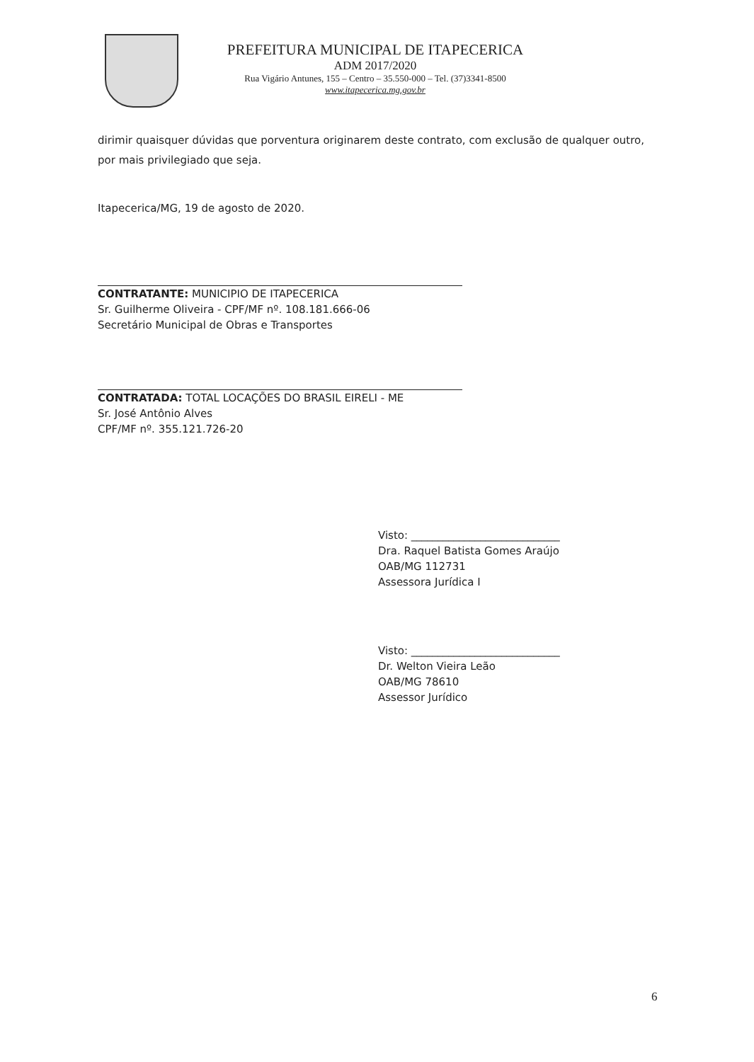PREFEITURA MUNICIPAL DE ITAPECERICA
ADM 2017/2020
Rua Vigário Antunes, 155 – Centro – 35.550-000 – Tel. (37)3341-8500
www.itapecerica.mg.gov.br
dirimir quaisquer dúvidas que porventura originarem deste contrato, com exclusão de qualquer outro, por mais privilegiado que seja.
Itapecerica/MG, 19 de agosto de 2020.
CONTRATANTE: MUNICIPIO DE ITAPECERICA
Sr. Guilherme Oliveira - CPF/MF nº. 108.181.666-06
Secretário Municipal de Obras e Transportes
CONTRATADA: TOTAL LOCAÇÕES DO BRASIL EIRELI - ME
Sr. José Antônio Alves
CPF/MF nº. 355.121.726-20
Visto: ____________________________
Dra. Raquel Batista Gomes Araújo
OAB/MG 112731
Assessora Jurídica I
Visto: ____________________________
Dr. Welton Vieira Leão
OAB/MG 78610
Assessor Jurídico
6